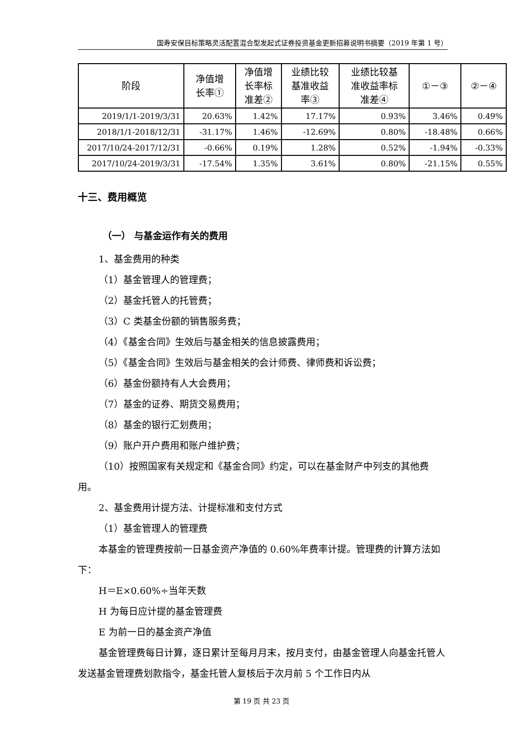国寿安保目标策略灵活配置混合型发起式证券投资基金更新招募说明书摘要（2019 年第 1 号）
| 阶段 | 净值增 长率① | 净值增 长率标 准差② | 业绩比较 基准收益 率③ | 业绩比较基 准收益率标 准差④ | ①－③ | ②－④ |
| --- | --- | --- | --- | --- | --- | --- |
| 2019/1/1-2019/3/31 | 20.63% | 1.42% | 17.17% | 0.93% | 3.46% | 0.49% |
| 2018/1/1-2018/12/31 | -31.17% | 1.46% | -12.69% | 0.80% | -18.48% | 0.66% |
| 2017/10/24-2017/12/31 | -0.66% | 0.19% | 1.28% | 0.52% | -1.94% | -0.33% |
| 2017/10/24-2019/3/31 | -17.54% | 1.35% | 3.61% | 0.80% | -21.15% | 0.55% |
十三、费用概览
（一） 与基金运作有关的费用
1、基金费用的种类
（1）基金管理人的管理费；
（2）基金托管人的托管费；
（3）C 类基金份额的销售服务费；
（4）《基金合同》生效后与基金相关的信息披露费用；
（5）《基金合同》生效后与基金相关的会计师费、律师费和诉讼费；
（6）基金份额持有人大会费用；
（7）基金的证券、期货交易费用；
（8）基金的银行汇划费用；
（9）账户开户费用和账户维护费；
（10）按照国家有关规定和《基金合同》约定，可以在基金财产中列支的其他费用。
2、基金费用计提方法、计提标准和支付方式
（1）基金管理人的管理费
本基金的管理费按前一日基金资产净值的 0.60%年费率计提。管理费的计算方法如下：
H＝E×0.60%÷当年天数
H 为每日应计提的基金管理费
E 为前一日的基金资产净值
基金管理费每日计算，逐日累计至每月月末，按月支付，由基金管理人向基金托管人发送基金管理费划款指令，基金托管人复核后于次月前 5 个工作日内从
第 19 页 共 23 页